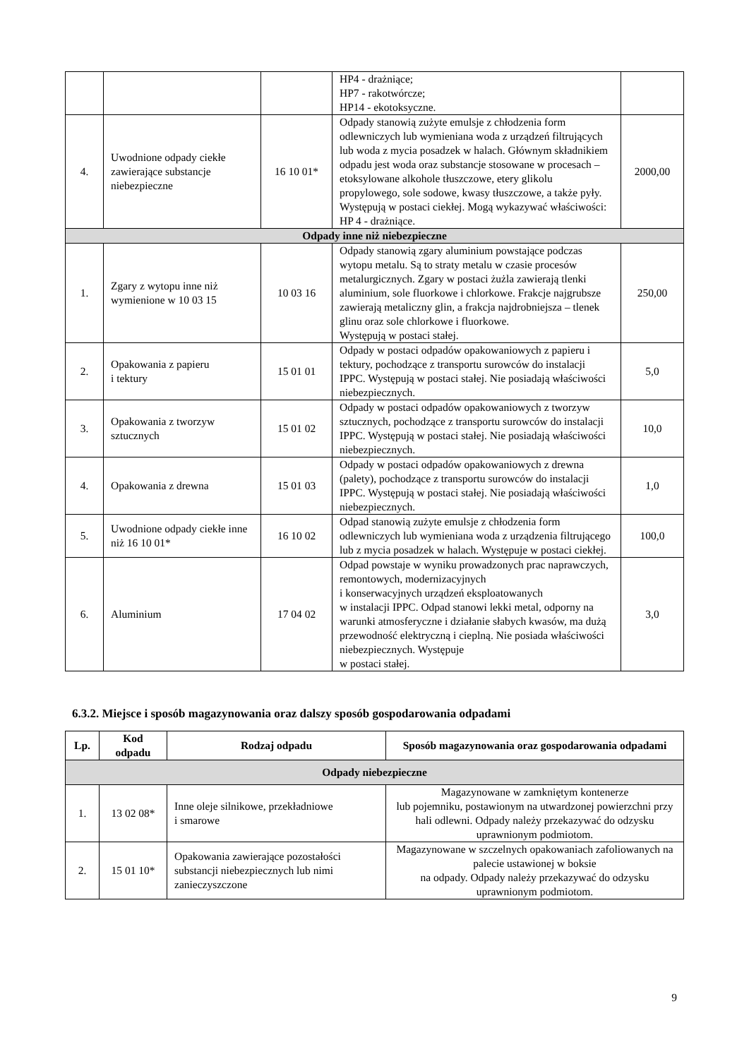| | | | HP4 - drażniące; HP7 - rakotwórcze; HP14 - ekotoksyczne. | |
| 4. | Uwodnione odpady ciekłe zawierające substancje niebezpieczne | 16 10 01* | Odpady stanowią zużyte emulsje z chłodzenia form odlewniczych lub wymieniana woda z urządzeń filtrujących lub woda z mycia posadzek w halach. Głównym składnikiem odpadu jest woda oraz substancje stosowane w procesach – etoksylowane alkohole tłuszczowe, etery glikolu propylowego, sole sodowe, kwasy tłuszczowe, a także pyły. Występują w postaci ciekłej. Mogą wykazywać właściwości: HP 4 - drażniące. | 2000,00 |
| Odpady inne niż niebezpieczne | | | | |
| 1. | Zgary z wytopu inne niż wymienione w 10 03 15 | 10 03 16 | Odpady stanowią zgary aluminium powstające podczas wytopu metalu. Są to straty metalu w czasie procesów metalurgicznych. Zgary w postaci żużla zawierają tlenki aluminium, sole fluorkowe i chlorkowe. Frakcje najgrubsze zawierają metaliczny glin, a frakcja najdrobniejsza – tlenek glinu oraz sole chlorkowe i fluorkowe. Występują w postaci stałej. | 250,00 |
| 2. | Opakowania z papieru i tektury | 15 01 01 | Odpady w postaci odpadów opakowaniowych z papieru i tektury, pochodzące z transportu surowców do instalacji IPPC. Występują w postaci stałej. Nie posiadają właściwości niebezpiecznych. | 5,0 |
| 3. | Opakowania z tworzyw sztucznych | 15 01 02 | Odpady w postaci odpadów opakowaniowych z tworzyw sztucznych, pochodzące z transportu surowców do instalacji IPPC. Występują w postaci stałej. Nie posiadają właściwości niebezpiecznych. | 10,0 |
| 4. | Opakowania z drewna | 15 01 03 | Odpady w postaci odpadów opakowaniowych z drewna (palety), pochodzące z transportu surowców do instalacji IPPC. Występują w postaci stałej. Nie posiadają właściwości niebezpiecznych. | 1,0 |
| 5. | Uwodnione odpady ciekłe inne niż 16 10 01* | 16 10 02 | Odpad stanowią zużyte emulsje z chłodzenia form odlewniczych lub wymieniana woda z urządzenia filtrującego lub z mycia posadzek w halach. Występuje w postaci ciekłej. | 100,0 |
| 6. | Aluminium | 17 04 02 | Odpad powstaje w wyniku prowadzonych prac naprawczych, remontowych, modernizacyjnych i konserwacyjnych urządzeń eksploatowanych w instalacji IPPC. Odpad stanowi lekki metal, odporny na warunki atmosferyczne i działanie słabych kwasów, ma dużą przewodność elektryczną i cieplną. Nie posiada właściwości niebezpiecznych. Występuje w postaci stałej. | 3,0 |
6.3.2. Miejsce i sposób magazynowania oraz dalszy sposób gospodarowania odpadami
| Lp. | Kod odpadu | Rodzaj odpadu | Sposób magazynowania oraz gospodarowania odpadami |
| --- | --- | --- | --- |
| Odpady niebezpieczne | | | |
| 1. | 13 02 08* | Inne oleje silnikowe, przekładniowe i smarowe | Magazynowane w zamkniętym kontenerze lub pojemniku, postawionym na utwardzonej powierzchni przy hali odlewni. Odpady należy przekazywać do odzysku uprawnionym podmiotom. |
| 2. | 15 01 10* | Opakowania zawierające pozostałości substancji niebezpiecznych lub nimi zanieczyszczone | Magazynowane w szczelnych opakowaniach zafoliowanych na palecie ustawionej w boksie na odpady. Odpady należy przekazywać do odzysku uprawnionym podmiotom. |
9